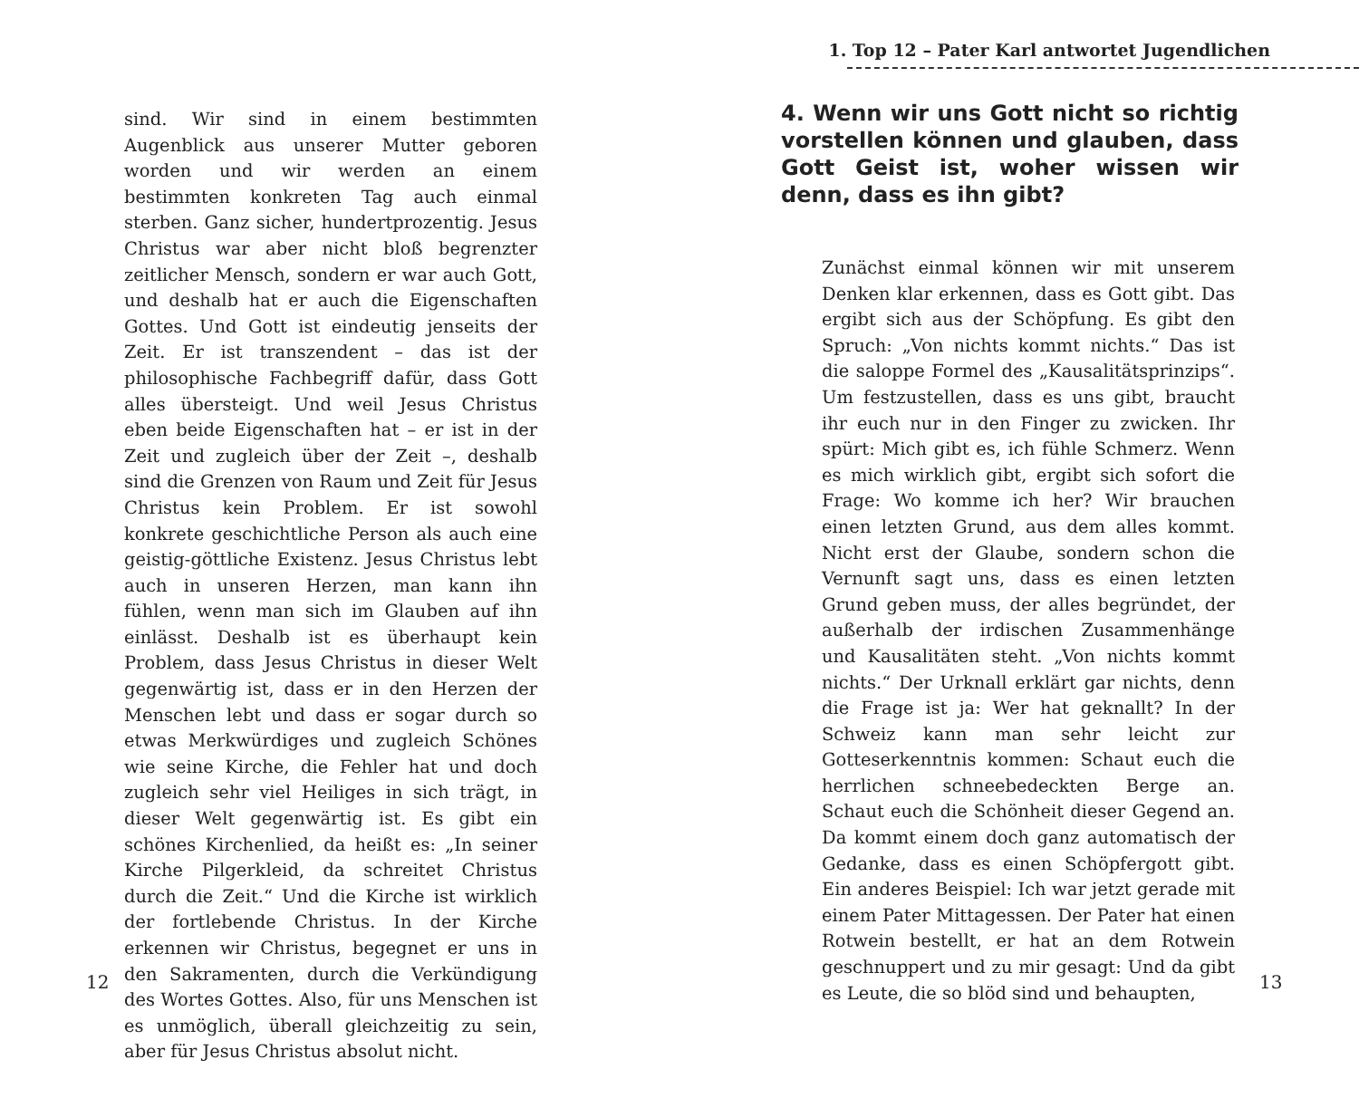sind. Wir sind in einem bestimmten Augenblick aus unserer Mutter geboren worden und wir werden an einem bestimmten konkreten Tag auch einmal sterben. Ganz sicher, hundertprozentig. Jesus Christus war aber nicht bloß begrenzter zeitlicher Mensch, sondern er war auch Gott, und deshalb hat er auch die Eigenschaften Gottes. Und Gott ist eindeutig jenseits der Zeit. Er ist transzendent – das ist der philosophische Fachbegriff dafür, dass Gott alles übersteigt. Und weil Jesus Christus eben beide Eigenschaften hat – er ist in der Zeit und zugleich über der Zeit –, deshalb sind die Grenzen von Raum und Zeit für Jesus Christus kein Problem. Er ist sowohl konkrete geschichtliche Person als auch eine geistig-göttliche Existenz. Jesus Christus lebt auch in unseren Herzen, man kann ihn fühlen, wenn man sich im Glauben auf ihn einlässt. Deshalb ist es überhaupt kein Problem, dass Jesus Christus in dieser Welt gegenwärtig ist, dass er in den Herzen der Menschen lebt und dass er sogar durch so etwas Merkwürdiges und zugleich Schönes wie seine Kirche, die Fehler hat und doch zugleich sehr viel Heiliges in sich trägt, in dieser Welt gegenwärtig ist. Es gibt ein schönes Kirchenlied, da heißt es: „In seiner Kirche Pilgerkleid, da schreitet Christus durch die Zeit.“ Und die Kirche ist wirklich der fortlebende Christus. In der Kirche erkennen wir Christus, begegnet er uns in den Sakramenten, durch die Verkündigung des Wortes Gottes. Also, für uns Menschen ist es unmöglich, überall gleichzeitig zu sein, aber für Jesus Christus absolut nicht.
12
1. Top 12 – Pater Karl antwortet Jugendlichen
4. Wenn wir uns Gott nicht so richtig vorstellen können und glauben, dass Gott Geist ist, woher wissen wir denn, dass es ihn gibt?
Zunächst einmal können wir mit unserem Denken klar erkennen, dass es Gott gibt. Das ergibt sich aus der Schöpfung. Es gibt den Spruch: „Von nichts kommt nichts.“ Das ist die saloppe Formel des „Kausalitätsprinzips“. Um festzustellen, dass es uns gibt, braucht ihr euch nur in den Finger zu zwicken. Ihr spürt: Mich gibt es, ich fühle Schmerz. Wenn es mich wirklich gibt, ergibt sich sofort die Frage: Wo komme ich her? Wir brauchen einen letzten Grund, aus dem alles kommt. Nicht erst der Glaube, sondern schon die Vernunft sagt uns, dass es einen letzten Grund geben muss, der alles begründet, der außerhalb der irdischen Zusammenhänge und Kausalitäten steht. „Von nichts kommt nichts.“ Der Urknall erklärt gar nichts, denn die Frage ist ja: Wer hat geknallt? In der Schweiz kann man sehr leicht zur Gotteserkenntnis kommen: Schaut euch die herrlichen schneebedeckten Berge an. Schaut euch die Schönheit dieser Gegend an. Da kommt einem doch ganz automatisch der Gedanke, dass es einen Schöpfergott gibt. Ein anderes Beispiel: Ich war jetzt gerade mit einem Pater Mittagessen. Der Pater hat einen Rotwein bestellt, er hat an dem Rotwein geschnuppert und zu mir gesagt: Und da gibt es Leute, die so blöd sind und behaupten,
13